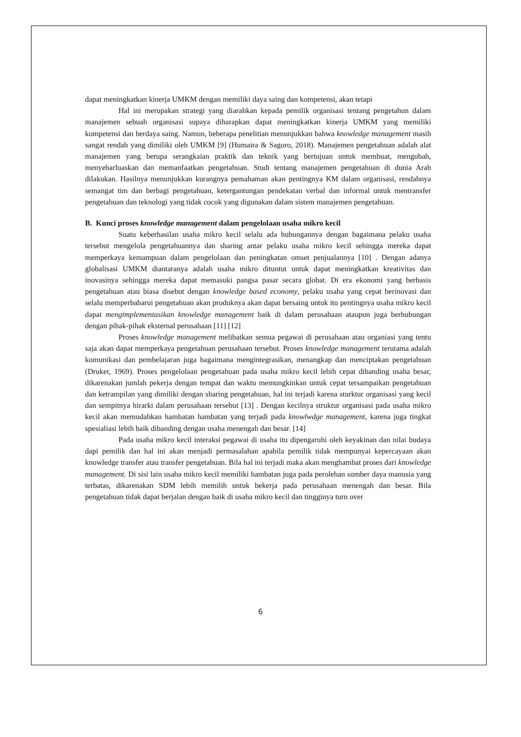dapat meningkatkan kinerja UMKM dengan memiliki daya saing dan kompetensi, akan tetapi
Hal ini merupakan strategi yang diarahkan kepada pemilik organisasi tentang pengetahun dalam manajemen sebuah organisasi supaya diharapkan dapat meningkatkan kinerja UMKM yang memiliki kompetensi dan berdaya saing. Namun, beberapa penelitian menunjukkan bahwa knowledge management masih sangat rendah yang dimiliki oleh UMKM [9] (Humaira & Sagoro, 2018). Manajemen pengetahuan adalah alat manajemen yang berupa serangkaian praktik dan teknik yang bertujuan untuk membuat, mengubah, menyebarluaskan dan memanfaatkan pengetahuan. Studi tentang manajemen pengetahuan di dunia Arab dilakukan. Hasilnya menunjukkan kurangnya pemahaman akan pentingnya KM dalam organisasi, rendahnya semangat tim dan berbagi pengetahuan, ketergantungan pendekatan verbal dan informal untuk mentransfer pengetahuan dan teknologi yang tidak cocok yang digunakan dalam sistem manajemen pengetahuan.
B. Kunci proses knowledge management dalam pengelolaan usaha mikro kecil
Suatu keberhasilan usaha mikro kecil selalu ada hubungannya dengan bagaimana pelaku usaha tersebut mengelola pengetahuannya dan sharing antar pelaku usaha mikro kecil sehingga mereka dapat memperkaya kemampuan dalam pengelolaan dan peningkatan omset penjualannya [10] . Dengan adanya globalisasi UMKM diantaranya adalah usaha mikro dituntut untuk dapat meningkatkan kreativitas dan inovasinya sehingga mereka dapat memasuki pangsa pasar secara globat. Di era ekonomi yang berbasis pengetahuan atau biasa disebut dengan knowledge based economy, pelaku usaha yang cepat berinovasi dan selalu memperbaharui pengetahuan akan produknya akan dapat bersaing untuk itu pentingnya usaha mikro kecil dapat mengimplementasikan knowledge management baik di dalam perusahaan ataupun juga berhubungan dengan pihak-pihak eksternal perusahaan [11] [12]
Proses knowledge management melibatkan semua pegawai di perusahaan atau organiasi yang tentu saja akan dapat memperkaya pengetahuan perusahaan tersebut. Proses knowledge management terutama adalah komunikasi dan pembelajaran juga bagaimana mengintegrasikan, menangkap dan menciptakan pengetahuan (Druker, 1969). Proses pengelolaan pengetahuan pada usaha mikro kecil lebih cepat dibanding usaha besar, dikarenakan jumlah pekerja dengan tempat dan waktu memungkinkan untuk cepat tersampaikan pengetahuan dan ketrampilan yang dimiliki dengan sharing pengetahuan, hal ini terjadi karena sturktur organisasi yang kecil dan sempitnya hirarki dalam perusahaan tersebut [13] . Dengan kecilnya struktur organisasi pada usaha mikro kecil akan memudahkan hambatan hambatan yang terjadi pada knowlwdge management, karena juga tingkat spesialiasi lebih baik dibanding dengan usaha menengah dan besar. [14]
Pada usaha mikro kecil interaksi pegawai di usaha itu dipengaruhi oleh keyakinan dan nilai budaya dapi pemilik dan hal ini akan menjadi permasalahan apabila pemilik tidak mempunyai kepercayaan akan knowledge transfer atau transfer pengetahuan. Bila hal ini terjadi maka akan menghambat proses dari knowledge management. Di sisi lain usaha mikro kecil memiliki hambatan juga pada perolehan sumber daya manusia yang terbatas, dikarenakan SDM lebih memilih untuk bekerja pada perusahaan menengah dan besar. Bila pengetahuan tidak dapat berjalan dengan baik di usaha mikro kecil dan tingginya turn over
6